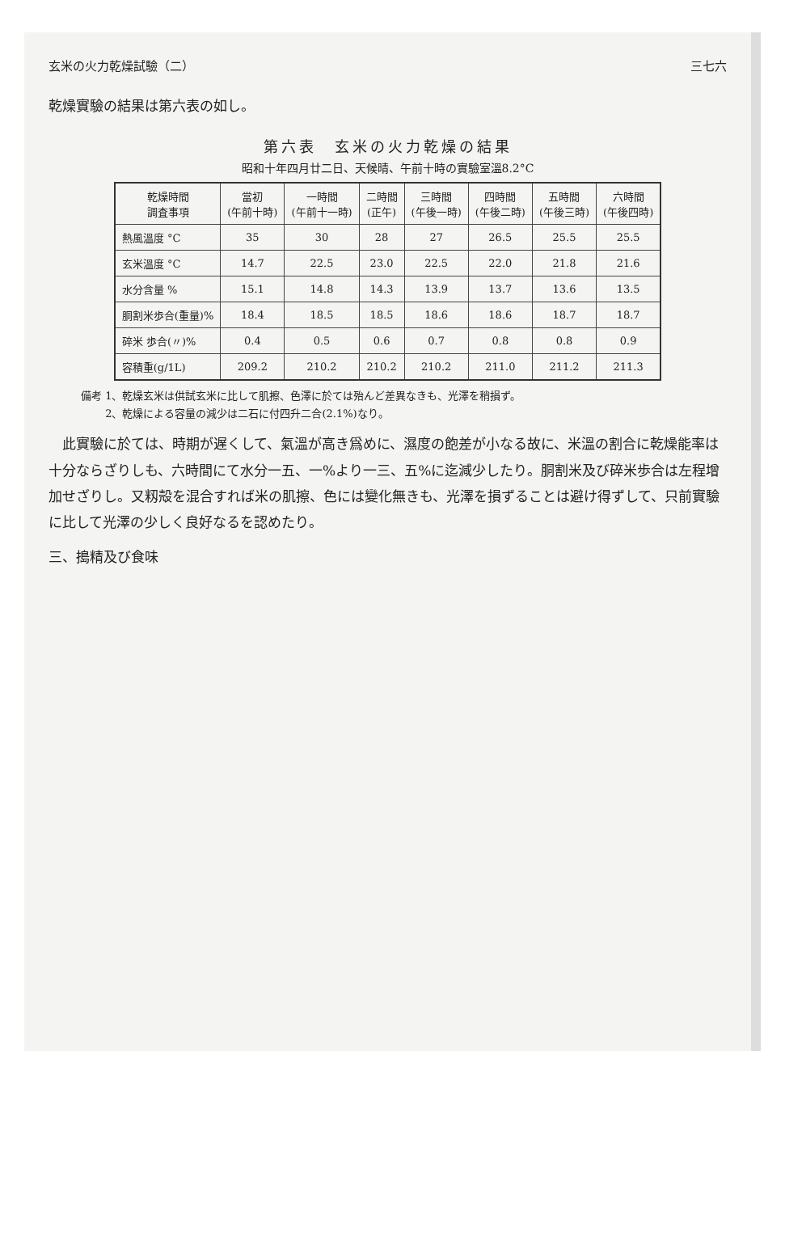玄米の火力乾燥試驗（二） 三七六
乾燥實驗の結果は第六表の如し。
第六表　玄米の火力乾燥の結果
昭和十年四月廿二日、天候晴、午前十時の實驗室溫8.2°C
| 乾燥時間 調査事項 | 當初 (午前十時) | 一時間 (午前十一時) | 二時間 (正午) | 三時間 (午後一時) | 四時間 (午後二時) | 五時間 (午後三時) | 六時間 (午後四時) |
| --- | --- | --- | --- | --- | --- | --- | --- |
| 熱風溫度 °C | 35 | 30 | 28 | 27 | 26.5 | 25.5 | 25.5 |
| 玄米溫度 °C | 14.7 | 22.5 | 23.0 | 22.5 | 22.0 | 21.8 | 21.6 |
| 水分含量 % | 15.1 | 14.8 | 14.3 | 13.9 | 13.7 | 13.6 | 13.5 |
| 胴割米歩合(重量)% | 18.4 | 18.5 | 18.5 | 18.6 | 18.6 | 18.7 | 18.7 |
| 碎米 歩合(〃)% | 0.4 | 0.5 | 0.6 | 0.7 | 0.8 | 0.8 | 0.9 |
| 容積重(g/1L) | 209.2 | 210.2 | 210.2 | 210.2 | 211.0 | 211.2 | 211.3 |
備考 1、乾燥玄米は供試玄米に比して肌擦、色澤に於ては殆んど差異なきも、光澤を稍損ず。
　　 2、乾燥による容量の減少は二石に付四升二合(2.1%)なり。
　此實驗に於ては、時期が遅くして、氣溫が高き爲めに、濕度の飽差が小なる故に、米溫の割合に乾燥能率は十分ならざりしも、六時間にて水分一五、一%より一三、五%に迄減少したり。胴割米及び碎米歩合は左程增加せざりし。又籾殻を混合すれば米の肌擦、色には變化無きも、光澤を損ずることは避け得ずして、只前實驗に比して光澤の少しく良好なるを認めたり。
三、搗精及び食味